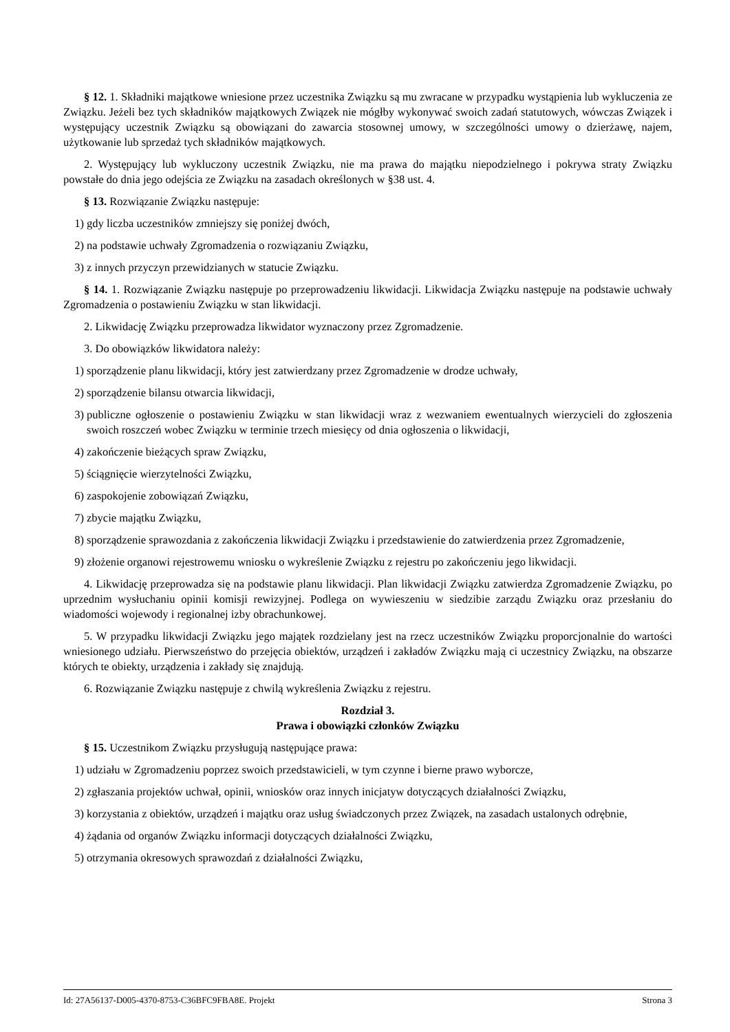§ 12. 1. Składniki majątkowe wniesione przez uczestnika Związku są mu zwracane w przypadku wystąpienia lub wykluczenia ze Związku. Jeżeli bez tych składników majątkowych Związek nie mógłby wykonywać swoich zadań statutowych, wówczas Związek i występujący uczestnik Związku są obowiązani do zawarcia stosownej umowy, w szczególności umowy o dzierżawę, najem, użytkowanie lub sprzedaż tych składników majątkowych.
2. Występujący lub wykluczony uczestnik Związku, nie ma prawa do majątku niepodzielnego i pokrywa straty Związku powstałe do dnia jego odejścia ze Związku na zasadach określonych w §38 ust. 4.
§ 13. Rozwiązanie Związku następuje:
1) gdy liczba uczestników zmniejszy się poniżej dwóch,
2) na podstawie uchwały Zgromadzenia o rozwiązaniu Związku,
3) z innych przyczyn przewidzianych w statucie Związku.
§ 14. 1. Rozwiązanie Związku następuje po przeprowadzeniu likwidacji. Likwidacja Związku następuje na podstawie uchwały Zgromadzenia o postawieniu Związku w stan likwidacji.
2. Likwidację Związku przeprowadza likwidator wyznaczony przez Zgromadzenie.
3. Do obowiązków likwidatora należy:
1) sporządzenie planu likwidacji, który jest zatwierdzany przez Zgromadzenie w drodze uchwały,
2) sporządzenie bilansu otwarcia likwidacji,
3) publiczne ogłoszenie o postawieniu Związku w stan likwidacji wraz z wezwaniem ewentualnych wierzycieli do zgłoszenia swoich roszczeń wobec Związku w terminie trzech miesięcy od dnia ogłoszenia o likwidacji,
4) zakończenie bieżących spraw Związku,
5) ściągnięcie wierzytelności Związku,
6) zaspokojenie zobowiązań Związku,
7) zbycie majątku Związku,
8) sporządzenie sprawozdania z zakończenia likwidacji Związku i przedstawienie do zatwierdzenia przez Zgromadzenie,
9) złożenie organowi rejestrowemu wniosku o wykreślenie Związku z rejestru po zakończeniu jego likwidacji.
4. Likwidację przeprowadza się na podstawie planu likwidacji. Plan likwidacji Związku zatwierdza Zgromadzenie Związku, po uprzednim wysłuchaniu opinii komisji rewizyjnej. Podlega on wywieszeniu w siedzibie zarządu Związku oraz przesłaniu do wiadomości wojewody i regionalnej izby obrachunkowej.
5. W przypadku likwidacji Związku jego majątek rozdzielany jest na rzecz uczestników Związku proporcjonalnie do wartości wniesionego udziału. Pierwszeństwo do przejęcia obiektów, urządzeń i zakładów Związku mają ci uczestnicy Związku, na obszarze których te obiekty, urządzenia i zakłady się znajdują.
6. Rozwiązanie Związku następuje z chwilą wykreślenia Związku z rejestru.
Rozdział 3.
Prawa i obowiązki członków Związku
§ 15. Uczestnikom Związku przysługują następujące prawa:
1) udziału w Zgromadzeniu poprzez swoich przedstawicieli, w tym czynne i bierne prawo wyborcze,
2) zgłaszania projektów uchwał, opinii, wniosków oraz innych inicjatyw dotyczących działalności Związku,
3) korzystania z obiektów, urządzeń i majątku oraz usług świadczonych przez Związek, na zasadach ustalonych odrębnie,
4) żądania od organów Związku informacji dotyczących działalności Związku,
5) otrzymania okresowych sprawozdań z działalności Związku,
Id: 27A56137-D005-4370-8753-C36BFC9FBA8E. Projekt Strona 3